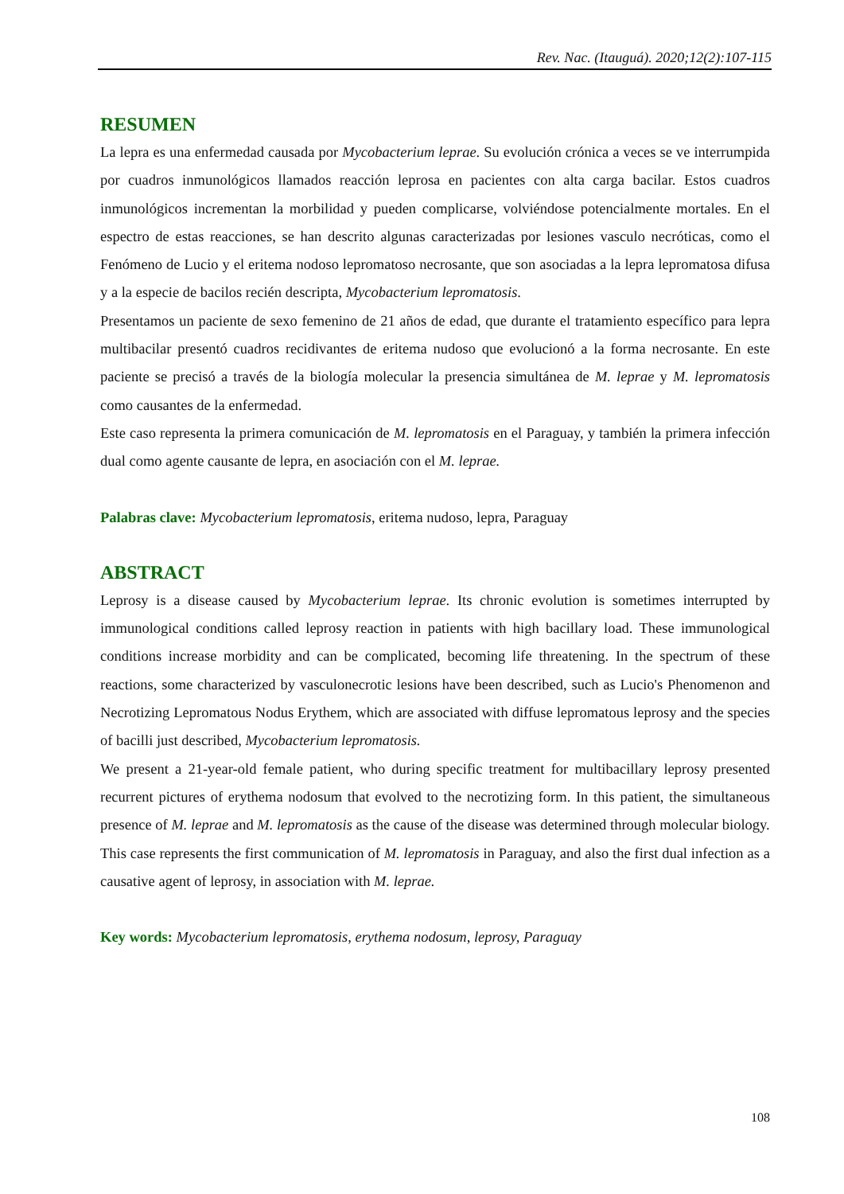Rev. Nac. (Itauguá). 2020;12(2):107-115
RESUMEN
La lepra es una enfermedad causada por Mycobacterium leprae. Su evolución crónica a veces se ve interrumpida por cuadros inmunológicos llamados reacción leprosa en pacientes con alta carga bacilar. Estos cuadros inmunológicos incrementan la morbilidad y pueden complicarse, volviéndose potencialmente mortales. En el espectro de estas reacciones, se han descrito algunas caracterizadas por lesiones vasculo necróticas, como el Fenómeno de Lucio y el eritema nodoso lepromatoso necrosante, que son asociadas a la lepra lepromatosa difusa y a la especie de bacilos recién descripta, Mycobacterium lepromatosis.
Presentamos un paciente de sexo femenino de 21 años de edad, que durante el tratamiento específico para lepra multibacilar presentó cuadros recidivantes de eritema nudoso que evolucionó a la forma necrosante. En este paciente se precisó a través de la biología molecular la presencia simultánea de M. leprae y M. lepromatosis como causantes de la enfermedad.
Este caso representa la primera comunicación de M. lepromatosis en el Paraguay, y también la primera infección dual como agente causante de lepra, en asociación con el M. leprae.
Palabras clave: Mycobacterium lepromatosis, eritema nudoso, lepra, Paraguay
ABSTRACT
Leprosy is a disease caused by Mycobacterium leprae. Its chronic evolution is sometimes interrupted by immunological conditions called leprosy reaction in patients with high bacillary load. These immunological conditions increase morbidity and can be complicated, becoming life threatening. In the spectrum of these reactions, some characterized by vasculonecrotic lesions have been described, such as Lucio's Phenomenon and Necrotizing Lepromatous Nodus Erythem, which are associated with diffuse lepromatous leprosy and the species of bacilli just described, Mycobacterium lepromatosis.
We present a 21-year-old female patient, who during specific treatment for multibacillary leprosy presented recurrent pictures of erythema nodosum that evolved to the necrotizing form. In this patient, the simultaneous presence of M. leprae and M. lepromatosis as the cause of the disease was determined through molecular biology.
This case represents the first communication of M. lepromatosis in Paraguay, and also the first dual infection as a causative agent of leprosy, in association with M. leprae.
Key words: Mycobacterium lepromatosis, erythema nodosum, leprosy, Paraguay
108